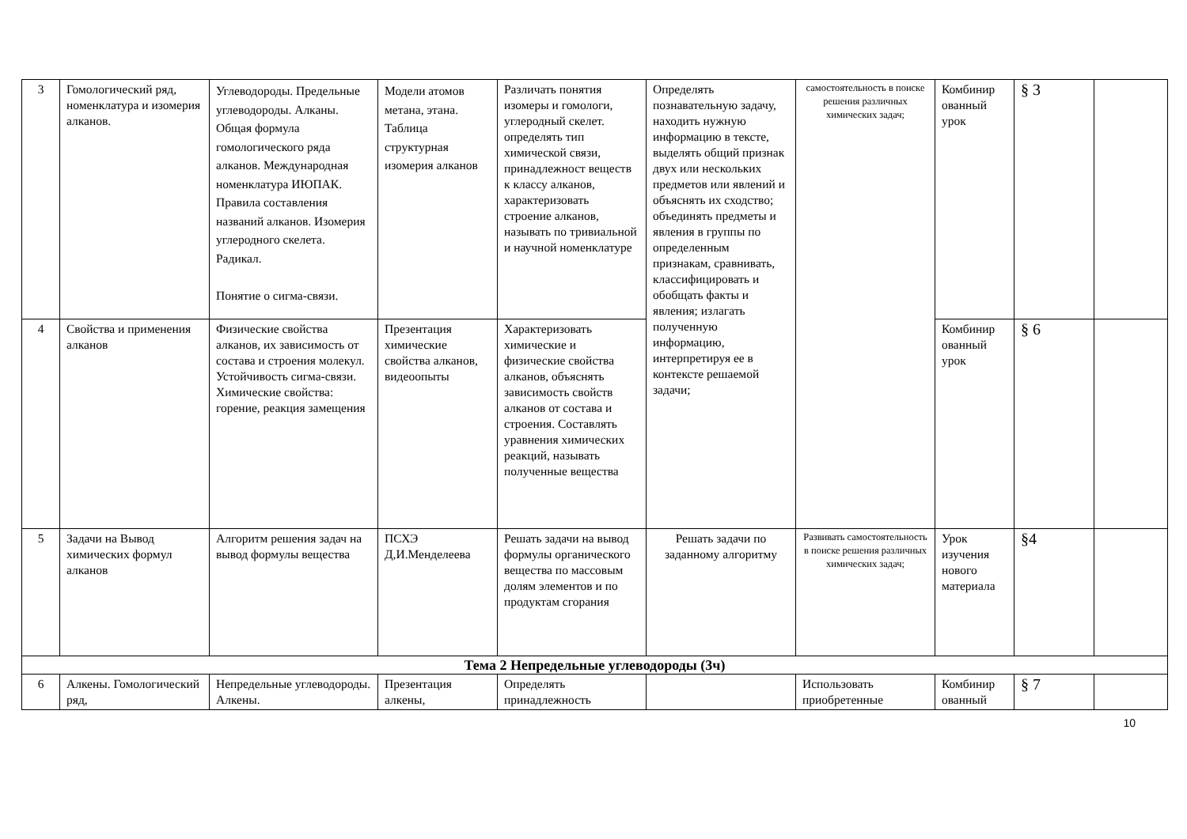| 3 | Гомологический ряд, номенклатура и изомерия алканов. | Углеводороды. Предельные углеводороды. Алканы. Общая формула гомологического ряда алканов. Международная номенклатура ИЮПАК. Правила составления названий алканов. Изомерия углеродного скелета. Радикал. Понятие о сигма-связи. | Модели атомов метана, этана. Таблица структурная изомерия алканов | Различать понятия изомеры и гомологи, углеродный скелет. определять тип химической связи, принадлежност веществ к классу алканов, характеризовать строение алканов, называть по тривиальной и научной номенклатуре | Определять познавательную задачу, находить нужную информацию в тексте, выделять общий признак двух или нескольких предметов или явлений и объяснять их сходство; объединять предметы и явления в группы по определенным признакам, сравнивать, классифицировать и обобщать факты и явления; излагать полученную информацию, интерпретируя ее в контексте решаемой задачи; | самостоятельность в поиске решения различных химических задач; | Комбинир ованный урок | § 3 | |
| 4 | Свойства и применения алканов | Физические свойства алканов, их зависимость от состава и строения молекул. Устойчивость сигма-связи. Химические свойства: горение, реакция замещения | Презентация химические свойства алканов, видеоопыты | Характеризовать химические и физические свойства алканов, объяснять зависимость свойств алканов от состава и строения. Составлять уравнения химических реакций, называть полученные вещества | | | Комбинир ованный урок | § 6 | |
| 5 | Задачи на Вывод химических формул алканов | Алгоритм решения задач на вывод формулы вещества | ПСХЭ Д,И.Менделеева | Решать задачи на вывод формулы органического вещества по массовым долям элементов и по продуктам сгорания | Решать задачи по заданному алгоритму | Развивать самостоятельность в поиске решения различных химических задач; | Урок изучения нового материала | §4 | |
| Тема 2 Непредельные углеводороды (3ч) | | | | | | | | | |
| 6 | Алкены. Гомологический ряд, | Непредельные углеводороды. Алкены. | Презентация алкены, | Определять принадлежность | | Использовать приобретенные | Комбинир ованный | § 7 | |
10